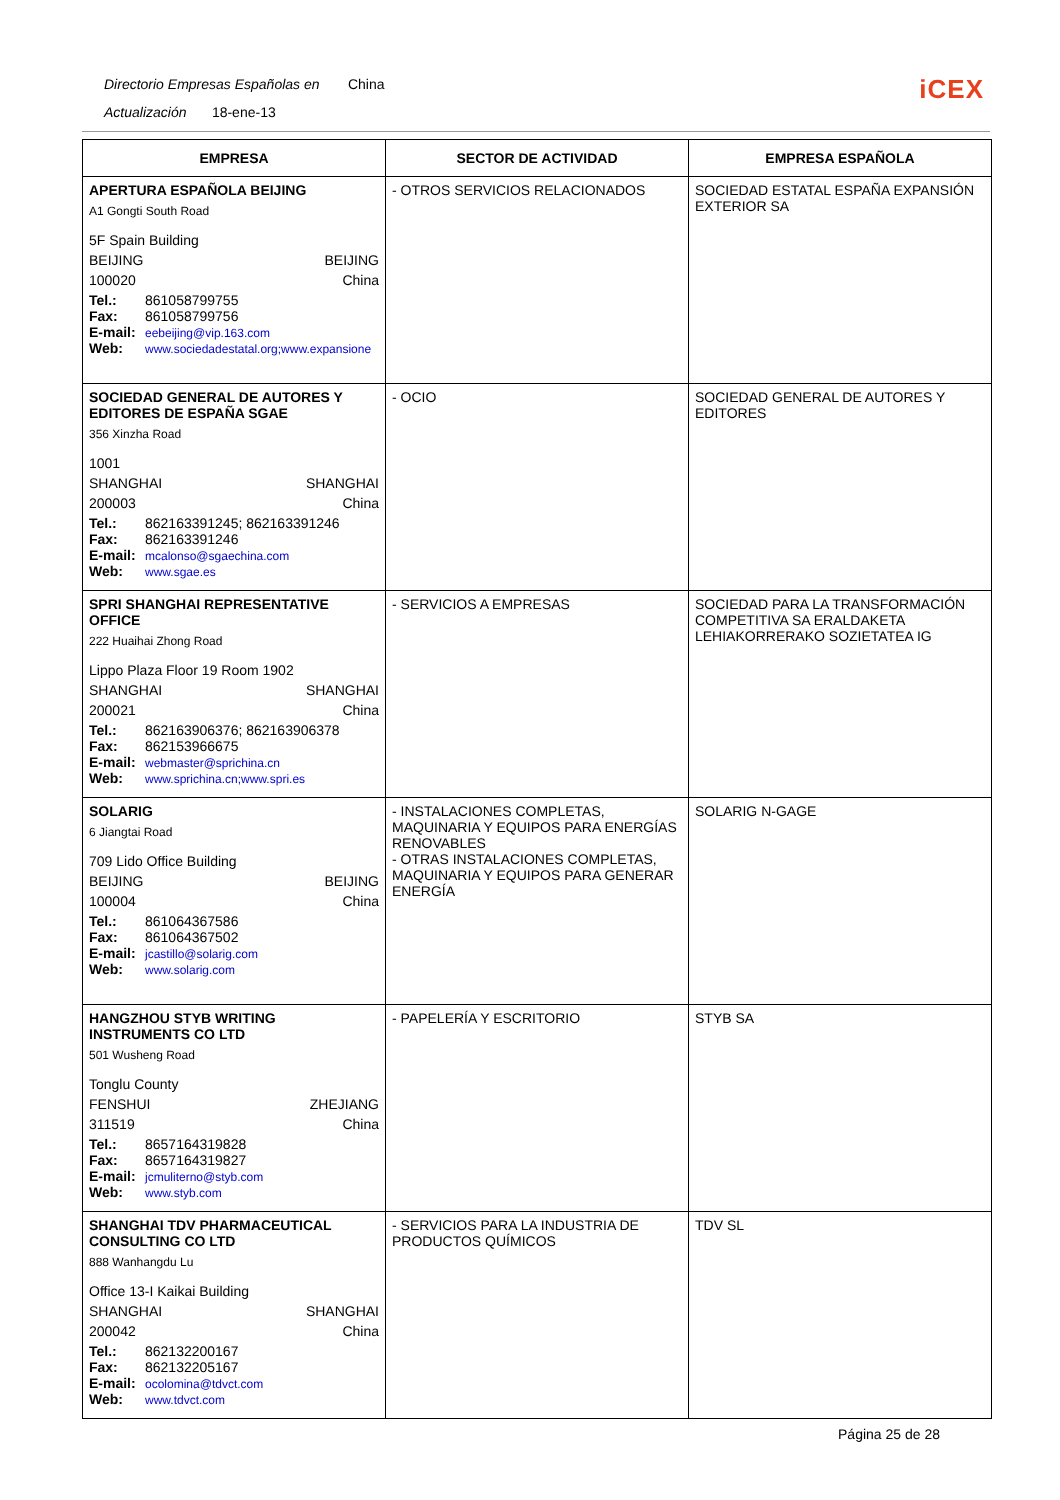Directorio Empresas Españolas en China
Actualización 18-ene-13
iCEX
| EMPRESA | SECTOR DE ACTIVIDAD | EMPRESA ESPAÑOLA |
| --- | --- | --- |
| APERTURA ESPAÑOLA BEIJING A1 Gongti South Road 5F Spain Building BEIJING BEIJING 100020 China Tel.: 861058799755 Fax: 861058799756 E-mail: eebeijing@vip.163.com Web: www.sociedadestatal.org;www.expansione | - OTROS SERVICIOS RELACIONADOS | SOCIEDAD ESTATAL ESPAÑA EXPANSIÓN EXTERIOR SA |
| SOCIEDAD GENERAL DE AUTORES Y EDITORES DE ESPAÑA SGAE 356 Xinzha Road 1001 SHANGHAI SHANGHAI 200003 China Tel.: 862163391245; 862163391246 Fax: 862163391246 E-mail: mcalonso@sgaechina.com Web: www.sgae.es | - OCIO | SOCIEDAD GENERAL DE AUTORES Y EDITORES |
| SPRI SHANGHAI REPRESENTATIVE OFFICE 222 Huaihai Zhong Road Lippo Plaza Floor 19 Room 1902 SHANGHAI SHANGHAI 200021 China Tel.: 862163906376; 862163906378 Fax: 862153966675 E-mail: webmaster@sprichina.cn Web: www.sprichina.cn;www.spri.es | - SERVICIOS A EMPRESAS | SOCIEDAD PARA LA TRANSFORMACIÓN COMPETITIVA SA ERALDAKETA LEHIAKORRERAKO SOZIETATEA IG |
| SOLARIG 6 Jiangtai Road 709 Lido Office Building BEIJING BEIJING 100004 China Tel.: 861064367586 Fax: 861064367502 E-mail: jcastillo@solarig.com Web: www.solarig.com | - INSTALACIONES COMPLETAS, MAQUINARIA Y EQUIPOS PARA ENERGÍAS RENOVABLES - OTRAS INSTALACIONES COMPLETAS, MAQUINARIA Y EQUIPOS PARA GENERAR ENERGÍA | SOLARIG N-GAGE |
| HANGZHOU STYB WRITING INSTRUMENTS CO LTD 501 Wusheng Road Tonglu County FENSHUI ZHEJIANG 311519 China Tel.: 8657164319828 Fax: 8657164319827 E-mail: jcmuliterno@styb.com Web: www.styb.com | - PAPELERÍA Y ESCRITORIO | STYB SA |
| SHANGHAI TDV PHARMACEUTICAL CONSULTING CO LTD 888 Wanhangdu Lu Office 13-I Kaikai Building SHANGHAI SHANGHAI 200042 China Tel.: 862132200167 Fax: 862132205167 E-mail: ocolomina@tdvct.com Web: www.tdvct.com | - SERVICIOS PARA LA INDUSTRIA DE PRODUCTOS QUÍMICOS | TDV SL |
Página 25 de 28